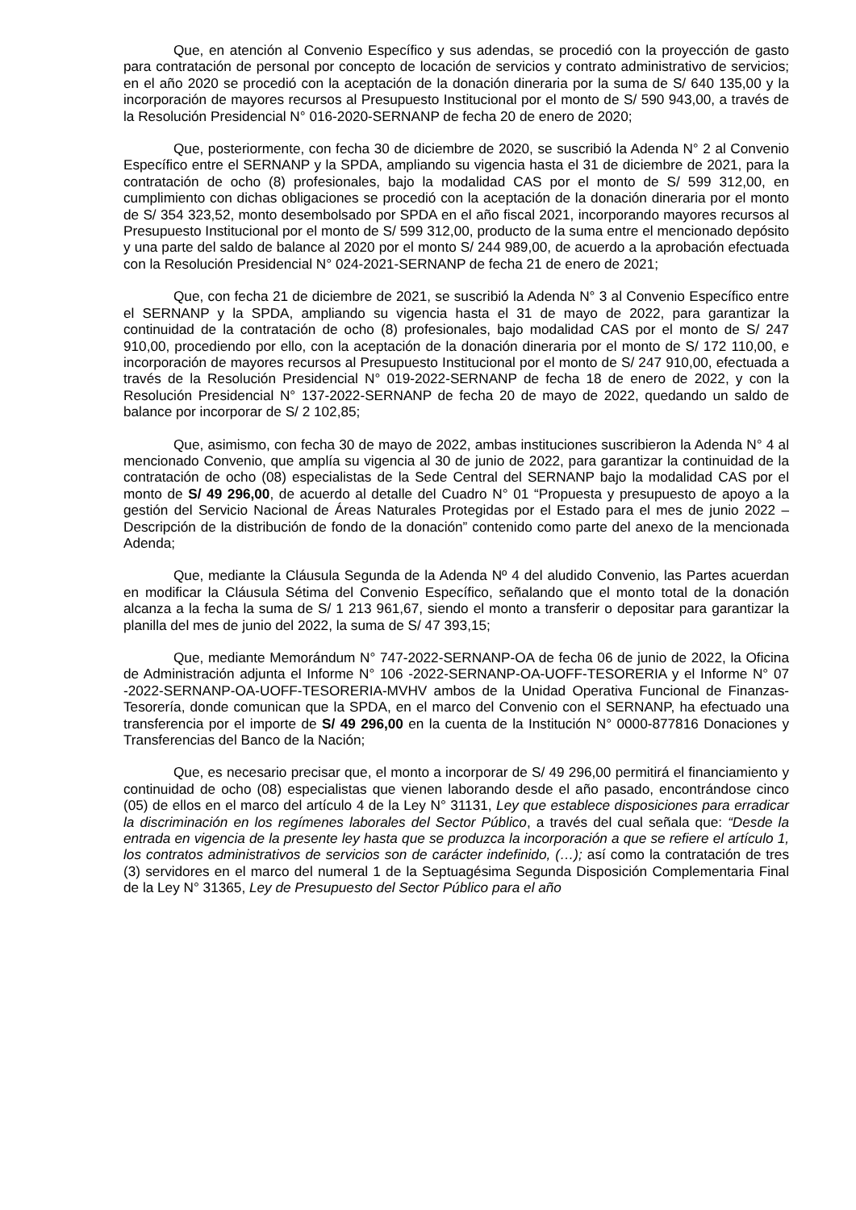Que, en atención al Convenio Específico y sus adendas, se procedió con la proyección de gasto para contratación de personal por concepto de locación de servicios y contrato administrativo de servicios; en el año 2020 se procedió con la aceptación de la donación dineraria por la suma de S/ 640 135,00 y la incorporación de mayores recursos al Presupuesto Institucional por el monto de S/ 590 943,00, a través de la Resolución Presidencial N° 016-2020-SERNANP de fecha 20 de enero de 2020;
Que, posteriormente, con fecha 30 de diciembre de 2020, se suscribió la Adenda N° 2 al Convenio Específico entre el SERNANP y la SPDA, ampliando su vigencia hasta el 31 de diciembre de 2021, para la contratación de ocho (8) profesionales, bajo la modalidad CAS por el monto de S/ 599 312,00, en cumplimiento con dichas obligaciones se procedió con la aceptación de la donación dineraria por el monto de S/ 354 323,52, monto desembolsado por SPDA en el año fiscal 2021, incorporando mayores recursos al Presupuesto Institucional por el monto de S/ 599 312,00, producto de la suma entre el mencionado depósito y una parte del saldo de balance al 2020 por el monto S/ 244 989,00, de acuerdo a la aprobación efectuada con la Resolución Presidencial N° 024-2021-SERNANP de fecha 21 de enero de 2021;
Que, con fecha 21 de diciembre de 2021, se suscribió la Adenda N° 3 al Convenio Específico entre el SERNANP y la SPDA, ampliando su vigencia hasta el 31 de mayo de 2022, para garantizar la continuidad de la contratación de ocho (8) profesionales, bajo modalidad CAS por el monto de S/ 247 910,00, procediendo por ello, con la aceptación de la donación dineraria por el monto de S/ 172 110,00, e incorporación de mayores recursos al Presupuesto Institucional por el monto de S/ 247 910,00, efectuada a través de la Resolución Presidencial N° 019-2022-SERNANP de fecha 18 de enero de 2022, y con la Resolución Presidencial N° 137-2022-SERNANP de fecha 20 de mayo de 2022, quedando un saldo de balance por incorporar de S/ 2 102,85;
Que, asimismo, con fecha 30 de mayo de 2022, ambas instituciones suscribieron la Adenda N° 4 al mencionado Convenio, que amplía su vigencia al 30 de junio de 2022, para garantizar la continuidad de la contratación de ocho (08) especialistas de la Sede Central del SERNANP bajo la modalidad CAS por el monto de S/ 49 296,00, de acuerdo al detalle del Cuadro N° 01 “Propuesta y presupuesto de apoyo a la gestión del Servicio Nacional de Áreas Naturales Protegidas por el Estado para el mes de junio 2022 – Descripción de la distribución de fondo de la donación” contenido como parte del anexo de la mencionada Adenda;
Que, mediante la Cláusula Segunda de la Adenda Nº 4 del aludido Convenio, las Partes acuerdan en modificar la Cláusula Sétima del Convenio Específico, señalando que el monto total de la donación alcanza a la fecha la suma de S/ 1 213 961,67, siendo el monto a transferir o depositar para garantizar la planilla del mes de junio del 2022, la suma de S/ 47 393,15;
Que, mediante Memorándum N° 747-2022-SERNANP-OA de fecha 06 de junio de 2022, la Oficina de Administración adjunta el Informe N° 106 -2022-SERNANP-OA-UOFF-TESORERIA y el Informe N° 07 -2022-SERNANP-OA-UOFF-TESORERIA-MVHV ambos de la Unidad Operativa Funcional de Finanzas-Tesorería, donde comunican que la SPDA, en el marco del Convenio con el SERNANP, ha efectuado una transferencia por el importe de S/ 49 296,00 en la cuenta de la Institución N° 0000-877816 Donaciones y Transferencias del Banco de la Nación;
Que, es necesario precisar que, el monto a incorporar de S/ 49 296,00 permitirá el financiamiento y continuidad de ocho (08) especialistas que vienen laborando desde el año pasado, encontrándose cinco (05) de ellos en el marco del artículo 4 de la Ley N° 31131, Ley que establece disposiciones para erradicar la discriminación en los regímenes laborales del Sector Público, a través del cual señala que: “Desde la entrada en vigencia de la presente ley hasta que se produzca la incorporación a que se refiere el artículo 1, los contratos administrativos de servicios son de carácter indefinido, (…); así como la contratación de tres (3) servidores en el marco del numeral 1 de la Septuagésima Segunda Disposición Complementaria Final de la Ley N° 31365, Ley de Presupuesto del Sector Público para el año